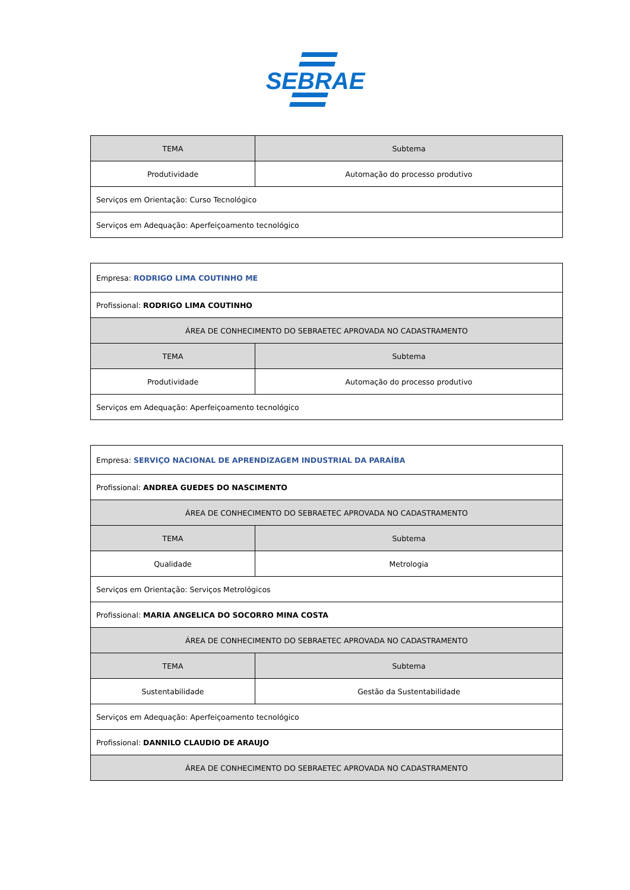SEBRAE
| TEMA | Subtema |
| Produtividade | Automação do processo produtivo |
| Serviços em Orientação: Curso Tecnológico | |
| Serviços em Adequação: Aperfeiçoamento tecnológico | |
| Empresa: RODRIGO LIMA COUTINHO ME | |
| Profissional: RODRIGO LIMA COUTINHO | |
| ÁREA DE CONHECIMENTO DO SEBRAETEC APROVADA NO CADASTRAMENTO | |
| TEMA | Subtema |
| Produtividade | Automação do processo produtivo |
| Serviços em Adequação: Aperfeiçoamento tecnológico | |
| Empresa: SERVIÇO NACIONAL DE APRENDIZAGEM INDUSTRIAL DA PARAÍBA | |
| Profissional: ANDREA GUEDES DO NASCIMENTO | |
| ÁREA DE CONHECIMENTO DO SEBRAETEC APROVADA NO CADASTRAMENTO | |
| TEMA | Subtema |
| Qualidade | Metrologia |
| Serviços em Orientação: Serviços Metrológicos | |
| Profissional: MARIA ANGELICA DO SOCORRO MINA COSTA | |
| ÁREA DE CONHECIMENTO DO SEBRAETEC APROVADA NO CADASTRAMENTO | |
| TEMA | Subtema |
| Sustentabilidade | Gestão da Sustentabilidade |
| Serviços em Adequação: Aperfeiçoamento tecnológico | |
| Profissional: DANNILO CLAUDIO DE ARAUJO | |
| ÁREA DE CONHECIMENTO DO SEBRAETEC APROVADA NO CADASTRAMENTO | |